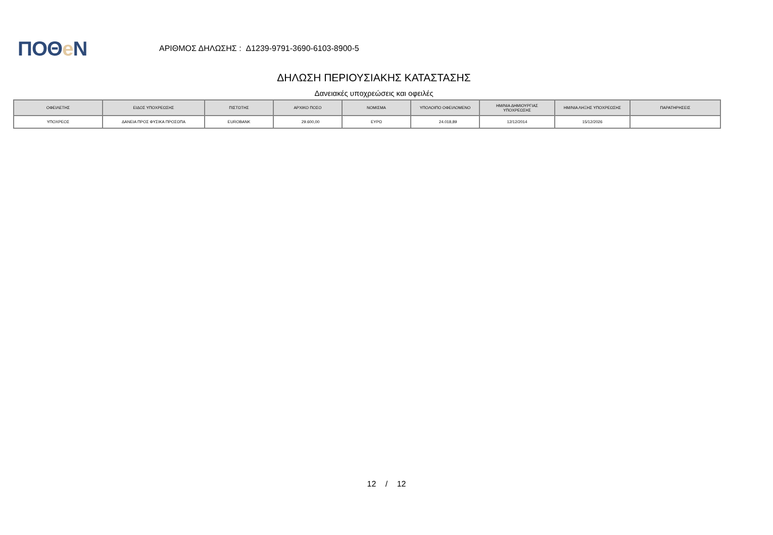ΠΟΘe Ν
ΑΡΙΘΜΟΣ ΔΗΛΩΣΗΣ : Δ1239-9791-3690-6103-8900-5
ΔΗΛΩΣΗ ΠΕΡΙΟΥΣΙΑΚΗΣ ΚΑΤΑΣΤΑΣΗΣ
Δανειακές υποχρεώσεις και οφειλές
| ΟΦΕΙΛΕΤΗΣ | ΕΙΔΟΣ ΥΠΟΧΡΕΩΣΗΣ | ΠΙΣΤΩΤΗΣ | ΑΡΧΙΚΟ ΠΟΣΟ | ΝΟΜΙΣΜΑ | ΥΠΟΛΟΙΠΟ ΟΦΕΙΛΟΜΕΝΟ | ΗΜ/ΝΙΑ ΔΗΜΙΟΥΡΓΙΑΣ ΥΠΟΧΡΕΩΣΗΣ | ΗΜ/ΝΙΑ ΛΗΞΗΣ ΥΠΟΧΡΕΩΣΗΣ | ΠΑΡΑΤΗΡΗΣΕΙΣ |
| --- | --- | --- | --- | --- | --- | --- | --- | --- |
| ΥΠΟΧΡΕΟΣ | ΔΑΝΕΙΑ ΠΡΟΣ ΦΥΣΙΚΑ ΠΡΟΣΩΠΑ | EUROBANK | 29.600,00 | ΕΥΡΩ | 24.018,89 | 12/12/2014 | 15/12/2026 | |
12 / 12